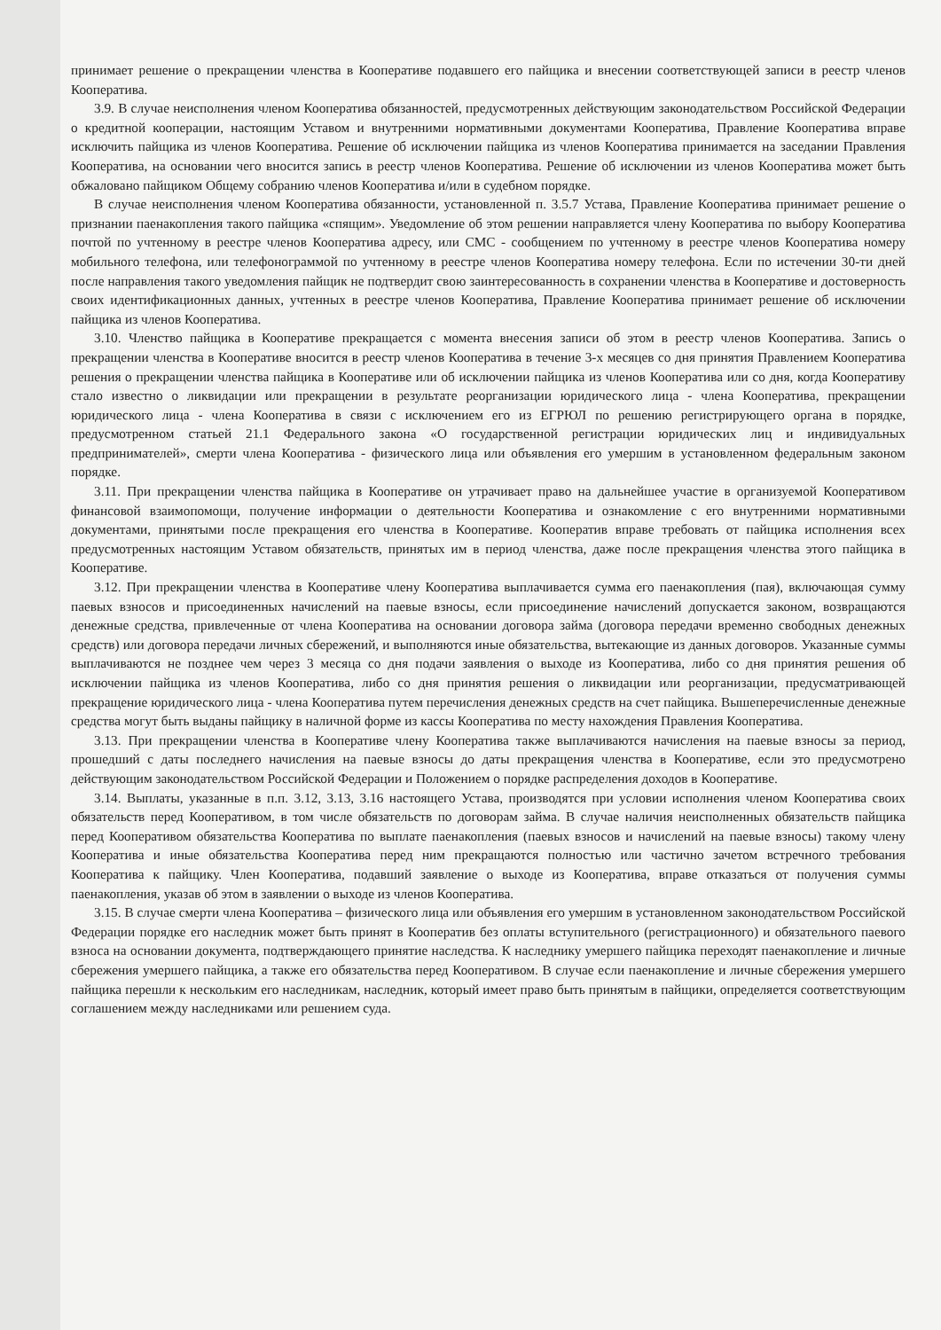принимает решение о прекращении членства в Кооперативе подавшего его пайщика и внесении соответствующей записи в реестр членов Кооператива.
3.9. В случае неисполнения членом Кооператива обязанностей, предусмотренных действующим законодательством Российской Федерации о кредитной кооперации, настоящим Уставом и внутренними нормативными документами Кооператива, Правление Кооператива вправе исключить пайщика из членов Кооператива. Решение об исключении пайщика из членов Кооператива принимается на заседании Правления Кооператива, на основании чего вносится запись в реестр членов Кооператива. Решение об исключении из членов Кооператива может быть обжаловано пайщиком Общему собранию членов Кооператива и/или в судебном порядке.
В случае неисполнения членом Кооператива обязанности, установленной п. 3.5.7 Устава, Правление Кооператива принимает решение о признании паенакопления такого пайщика «спящим». Уведомление об этом решении направляется члену Кооператива по выбору Кооператива почтой по учтенному в реестре членов Кооператива адресу, или СМС - сообщением по учтенному в реестре членов Кооператива номеру мобильного телефона, или телефонограммой по учтенному в реестре членов Кооператива номеру телефона. Если по истечении 30-ти дней после направления такого уведомления пайщик не подтвердит свою заинтересованность в сохранении членства в Кооперативе и достоверность своих идентификационных данных, учтенных в реестре членов Кооператива, Правление Кооператива принимает решение об исключении пайщика из членов Кооператива.
3.10. Членство пайщика в Кооперативе прекращается с момента внесения записи об этом в реестр членов Кооператива. Запись о прекращении членства в Кооперативе вносится в реестр членов Кооператива в течение 3-х месяцев со дня принятия Правлением Кооператива решения о прекращении членства пайщика в Кооперативе или об исключении пайщика из членов Кооператива или со дня, когда Кооперативу стало известно о ликвидации или прекращении в результате реорганизации юридического лица - члена Кооператива, прекращении юридического лица - члена Кооператива в связи с исключением его из ЕГРЮЛ по решению регистрирующего органа в порядке, предусмотренном статьей 21.1 Федерального закона «О государственной регистрации юридических лиц и индивидуальных предпринимателей», смерти члена Кооператива - физического лица или объявления его умершим в установленном федеральным законом порядке.
3.11. При прекращении членства пайщика в Кооперативе он утрачивает право на дальнейшее участие в организуемой Кооперативом финансовой взаимопомощи, получение информации о деятельности Кооператива и ознакомление с его внутренними нормативными документами, принятыми после прекращения его членства в Кооперативе. Кооператив вправе требовать от пайщика исполнения всех предусмотренных настоящим Уставом обязательств, принятых им в период членства, даже после прекращения членства этого пайщика в Кооперативе.
3.12. При прекращении членства в Кооперативе члену Кооператива выплачивается сумма его паенакопления (пая), включающая сумму паевых взносов и присоединенных начислений на паевые взносы, если присоединение начислений допускается законом, возвращаются денежные средства, привлеченные от члена Кооператива на основании договора займа (договора передачи временно свободных денежных средств) или договора передачи личных сбережений, и выполняются иные обязательства, вытекающие из данных договоров. Указанные суммы выплачиваются не позднее чем через 3 месяца со дня подачи заявления о выходе из Кооператива, либо со дня принятия решения об исключении пайщика из членов Кооператива, либо со дня принятия решения о ликвидации или реорганизации, предусматривающей прекращение юридического лица - члена Кооператива путем перечисления денежных средств на счет пайщика. Вышеперечисленные денежные средства могут быть выданы пайщику в наличной форме из кассы Кооператива по месту нахождения Правления Кооператива.
3.13. При прекращении членства в Кооперативе члену Кооператива также выплачиваются начисления на паевые взносы за период, прошедший с даты последнего начисления на паевые взносы до даты прекращения членства в Кооперативе, если это предусмотрено действующим законодательством Российской Федерации и Положением о порядке распределения доходов в Кооперативе.
3.14. Выплаты, указанные в п.п. 3.12, 3.13, 3.16 настоящего Устава, производятся при условии исполнения членом Кооператива своих обязательств перед Кооперативом, в том числе обязательств по договорам займа. В случае наличия неисполненных обязательств пайщика перед Кооперативом обязательства Кооператива по выплате паенакопления (паевых взносов и начислений на паевые взносы) такому члену Кооператива и иные обязательства Кооператива перед ним прекращаются полностью или частично зачетом встречного требования Кооператива к пайщику. Член Кооператива, подавший заявление о выходе из Кооператива, вправе отказаться от получения суммы паенакопления, указав об этом в заявлении о выходе из членов Кооператива.
3.15. В случае смерти члена Кооператива – физического лица или объявления его умершим в установленном законодательством Российской Федерации порядке его наследник может быть принят в Кооператив без оплаты вступительного (регистрационного) и обязательного паевого взноса на основании документа, подтверждающего принятие наследства. К наследнику умершего пайщика переходят паенакопление и личные сбережения умершего пайщика, а также его обязательства перед Кооперативом. В случае если паенакопление и личные сбережения умершего пайщика перешли к нескольким его наследникам, наследник, который имеет право быть принятым в пайщики, определяется соответствующим соглашением между наследниками или решением суда.